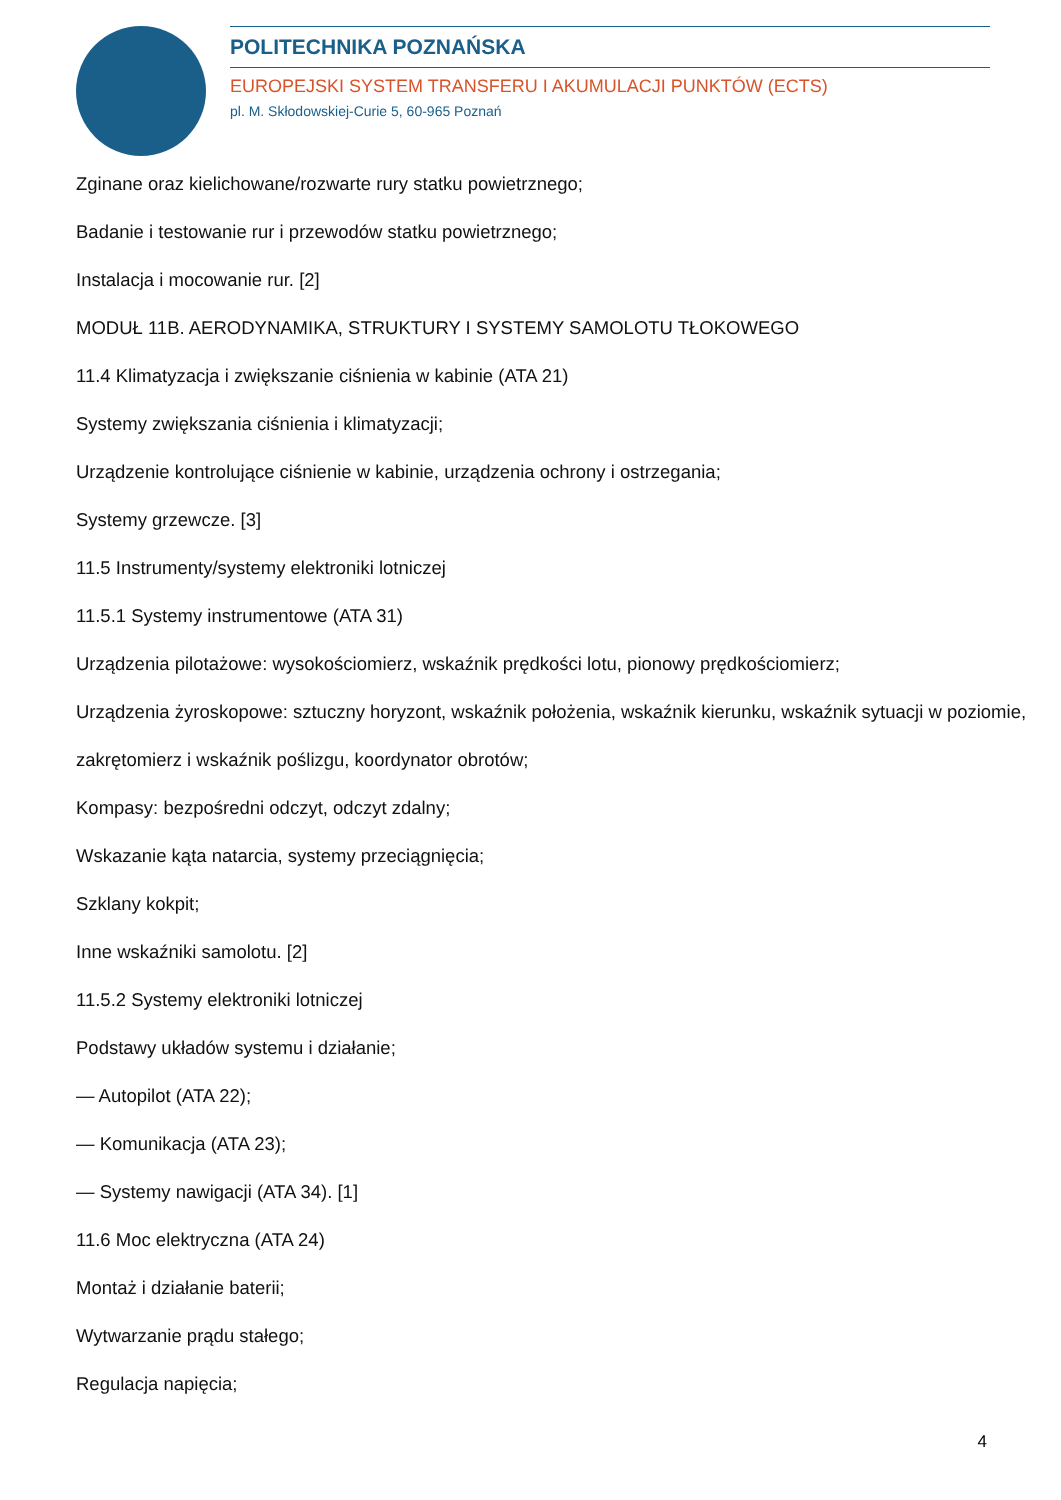POLITECHNIKA POZNAŃSKA
EUROPEJSKI SYSTEM TRANSFERU I AKUMULACJI PUNKTÓW (ECTS)
pl. M. Skłodowskiej-Curie 5, 60-965 Poznań
Zginane oraz kielichowane/rozwarte rury statku powietrznego;
Badanie i testowanie rur i przewodów statku powietrznego;
Instalacja i mocowanie rur. [2]
MODUŁ 11B. AERODYNAMIKA, STRUKTURY I SYSTEMY SAMOLOTU TŁOKOWEGO
11.4 Klimatyzacja i zwiększanie ciśnienia w kabinie (ATA 21)
Systemy zwiększania ciśnienia i klimatyzacji;
Urządzenie kontrolujące ciśnienie w kabinie, urządzenia ochrony i ostrzegania;
Systemy grzewcze. [3]
11.5 Instrumenty/systemy elektroniki lotniczej
11.5.1 Systemy instrumentowe (ATA 31)
Urządzenia pilotażowe: wysokościomierz, wskaźnik prędkości lotu, pionowy prędkościomierz;
Urządzenia żyroskopowe: sztuczny horyzont, wskaźnik położenia, wskaźnik kierunku, wskaźnik sytuacji w poziomie, zakrętomierz i wskaźnik poślizgu, koordynator obrotów;
Kompasy: bezpośredni odczyt, odczyt zdalny;
Wskazanie kąta natarcia, systemy przeciągnięcia;
Szklany kokpit;
Inne wskaźniki samolotu. [2]
11.5.2 Systemy elektroniki lotniczej
Podstawy układów systemu i działanie;
— Autopilot (ATA 22);
— Komunikacja (ATA 23);
— Systemy nawigacji (ATA 34). [1]
11.6 Moc elektryczna (ATA 24)
Montaż i działanie baterii;
Wytwarzanie prądu stałego;
Regulacja napięcia;
4